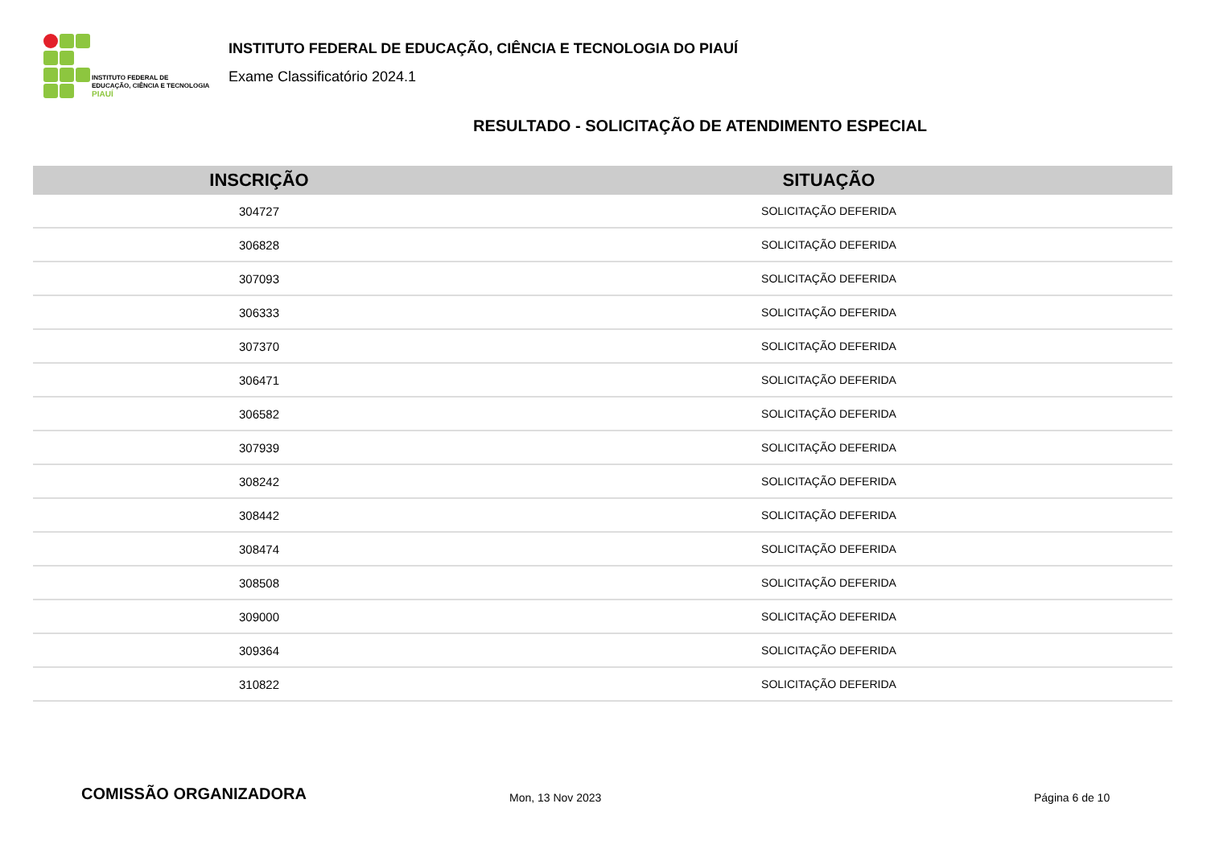INSTITUTO FEDERAL DE
EDUCAÇÃO, CIÊNCIA E TECNOLOGIA
PIAUÍ
INSTITUTO FEDERAL DE EDUCAÇÃO, CIÊNCIA E TECNOLOGIA DO PIAUÍ
Exame Classificatório 2024.1
RESULTADO - SOLICITAÇÃO DE ATENDIMENTO ESPECIAL
| INSCRIÇÃO | SITUAÇÃO |
| --- | --- |
| 304727 | SOLICITAÇÃO DEFERIDA |
| 306828 | SOLICITAÇÃO DEFERIDA |
| 307093 | SOLICITAÇÃO DEFERIDA |
| 306333 | SOLICITAÇÃO DEFERIDA |
| 307370 | SOLICITAÇÃO DEFERIDA |
| 306471 | SOLICITAÇÃO DEFERIDA |
| 306582 | SOLICITAÇÃO DEFERIDA |
| 307939 | SOLICITAÇÃO DEFERIDA |
| 308242 | SOLICITAÇÃO DEFERIDA |
| 308442 | SOLICITAÇÃO DEFERIDA |
| 308474 | SOLICITAÇÃO DEFERIDA |
| 308508 | SOLICITAÇÃO DEFERIDA |
| 309000 | SOLICITAÇÃO DEFERIDA |
| 309364 | SOLICITAÇÃO DEFERIDA |
| 310822 | SOLICITAÇÃO DEFERIDA |
COMISSÃO ORGANIZADORA Mon, 13 Nov 2023 Página 6 de 10